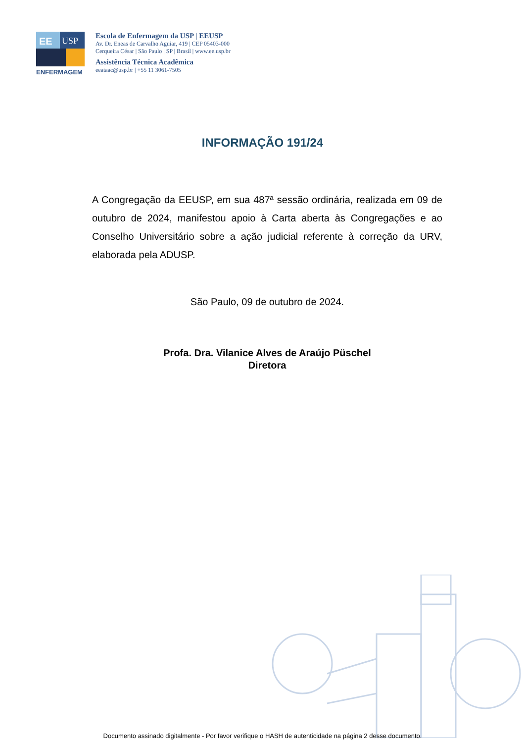EE
USP
ENFERMAGEM
Escola de Enfermagem da USP | EEUSP
Av. Dr. Eneas de Carvalho Aguiar, 419 | CEP 05403-000
Cerqueira César | São Paulo | SP | Brasil | www.ee.usp.br
Assistência Técnica Acadêmica
eeataac@usp.br | +55 11 3061-7505
INFORMAÇÃO 191/24
A Congregação da EEUSP, em sua 487ª sessão ordinária, realizada em 09 de outubro de 2024, manifestou apoio à Carta aberta às Congregações e ao Conselho Universitário sobre a ação judicial referente à correção da URV, elaborada pela ADUSP.
São Paulo, 09 de outubro de 2024.
Profa. Dra. Vilanice Alves de Araújo Püschel
Diretora
Documento assinado digitalmente - Por favor verifique o HASH de autenticidade na página 2 desse documento.